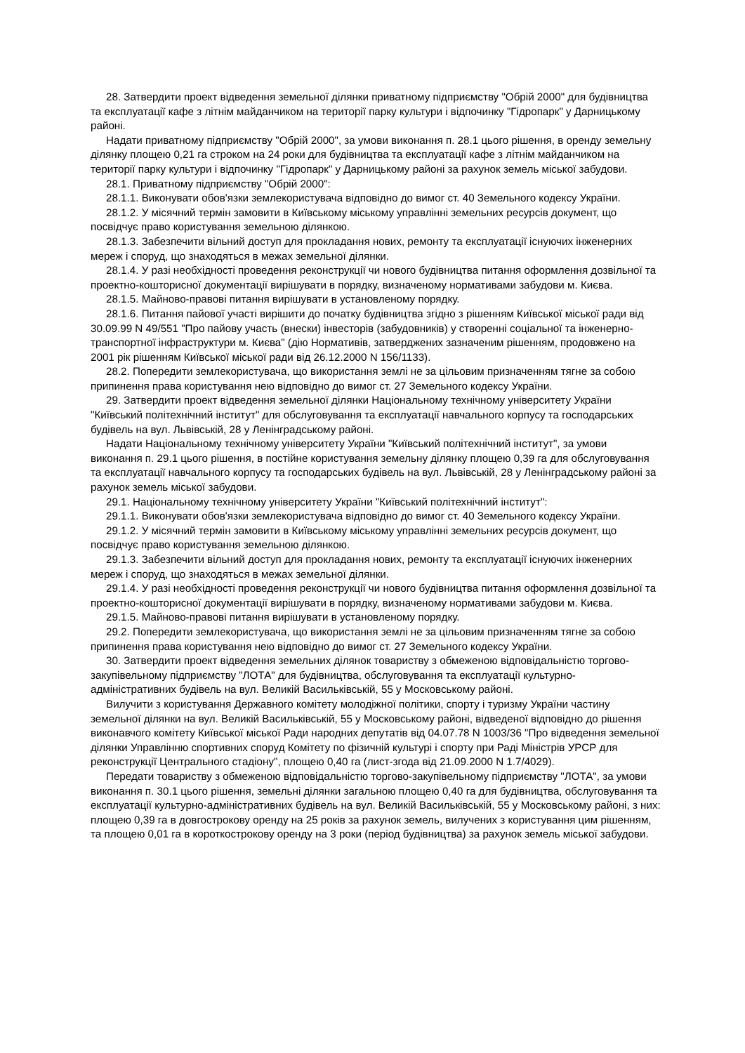28. Затвердити проект відведення земельної ділянки приватному підприємству "Обрій 2000" для будівництва та експлуатації кафе з літнім майданчиком на території парку культури і відпочинку "Гідропарк" у Дарницькому районі.
Надати приватному підприємству "Обрій 2000", за умови виконання п. 28.1 цього рішення, в оренду земельну ділянку площею 0,21 га строком на 24 роки для будівництва та експлуатації кафе з літнім майданчиком на території парку культури і відпочинку "Гідропарк" у Дарницькому районі за рахунок земель міської забудови.
28.1. Приватному підприємству "Обрій 2000":
28.1.1. Виконувати обов'язки землекористувача відповідно до вимог ст. 40 Земельного кодексу України.
28.1.2. У місячний термін замовити в Київському міському управлінні земельних ресурсів документ, що посвідчує право користування земельною ділянкою.
28.1.3. Забезпечити вільний доступ для прокладання нових, ремонту та експлуатації існуючих інженерних мереж і споруд, що знаходяться в межах земельної ділянки.
28.1.4. У разі необхідності проведення реконструкції чи нового будівництва питання оформлення дозвільної та проектно-кошторисної документації вирішувати в порядку, визначеному нормативами забудови м. Києва.
28.1.5. Майново-правові питання вирішувати в установленому порядку.
28.1.6. Питання пайової участі вирішити до початку будівництва згідно з рішенням Київської міської ради від 30.09.99 N 49/551 "Про пайову участь (внески) інвесторів (забудовників) у створенні соціальної та інженерно-транспортної інфраструктури м. Києва" (дію Нормативів, затверджених зазначеним рішенням, продовжено на 2001 рік рішенням Київської міської ради від 26.12.2000 N 156/1133).
28.2. Попередити землекористувача, що використання землі не за цільовим призначенням тягне за собою припинення права користування нею відповідно до вимог ст. 27 Земельного кодексу України.
29. Затвердити проект відведення земельної ділянки Національному технічному університету України "Київський політехнічний інститут" для обслуговування та експлуатації навчального корпусу та господарських будівель на вул. Львівській, 28 у Ленінградському районі.
Надати Національному технічному університету України "Київський політехнічний інститут", за умови виконання п. 29.1 цього рішення, в постійне користування земельну ділянку площею 0,39 га для обслуговування та експлуатації навчального корпусу та господарських будівель на вул. Львівській, 28 у Ленінградському районі за рахунок земель міської забудови.
29.1. Національному технічному університету України "Київський політехнічний інститут":
29.1.1. Виконувати обов'язки землекористувача відповідно до вимог ст. 40 Земельного кодексу України.
29.1.2. У місячний термін замовити в Київському міському управлінні земельних ресурсів документ, що посвідчує право користування земельною ділянкою.
29.1.3. Забезпечити вільний доступ для прокладання нових, ремонту та експлуатації існуючих інженерних мереж і споруд, що знаходяться в межах земельної ділянки.
29.1.4. У разі необхідності проведення реконструкції чи нового будівництва питання оформлення дозвільної та проектно-кошторисної документації вирішувати в порядку, визначеному нормативами забудови м. Києва.
29.1.5. Майново-правові питання вирішувати в установленому порядку.
29.2. Попередити землекористувача, що використання землі не за цільовим призначенням тягне за собою припинення права користування нею відповідно до вимог ст. 27 Земельного кодексу України.
30. Затвердити проект відведення земельних ділянок товариству з обмеженою відповідальністю торгово-закупівельному підприємству "ЛОТА" для будівництва, обслуговування та експлуатації культурно-адміністративних будівель на вул. Великій Васильківській, 55 у Московському районі.
Вилучити з користування Державного комітету молодіжної політики, спорту і туризму України частину земельної ділянки на вул. Великій Васильківській, 55 у Московському районі, відведеної відповідно до рішення виконавчого комітету Київської міської Ради народних депутатів від 04.07.78 N 1003/36 "Про відведення земельної ділянки Управлінню спортивних споруд Комітету по фізичній культурі і спорту при Раді Міністрів УРСР для реконструкції Центрального стадіону", площею 0,40 га (лист-згода від 21.09.2000 N 1.7/4029).
Передати товариству з обмеженою відповідальністю торгово-закупівельному підприємству "ЛОТА", за умови виконання п. 30.1 цього рішення, земельні ділянки загальною площею 0,40 га для будівництва, обслуговування та експлуатації культурно-адміністративних будівель на вул. Великій Васильківській, 55 у Московському районі, з них: площею 0,39 га в довгострокову оренду на 25 років за рахунок земель, вилучених з користування цим рішенням, та площею 0,01 га в короткострокову оренду на 3 роки (період будівництва) за рахунок земель міської забудови.